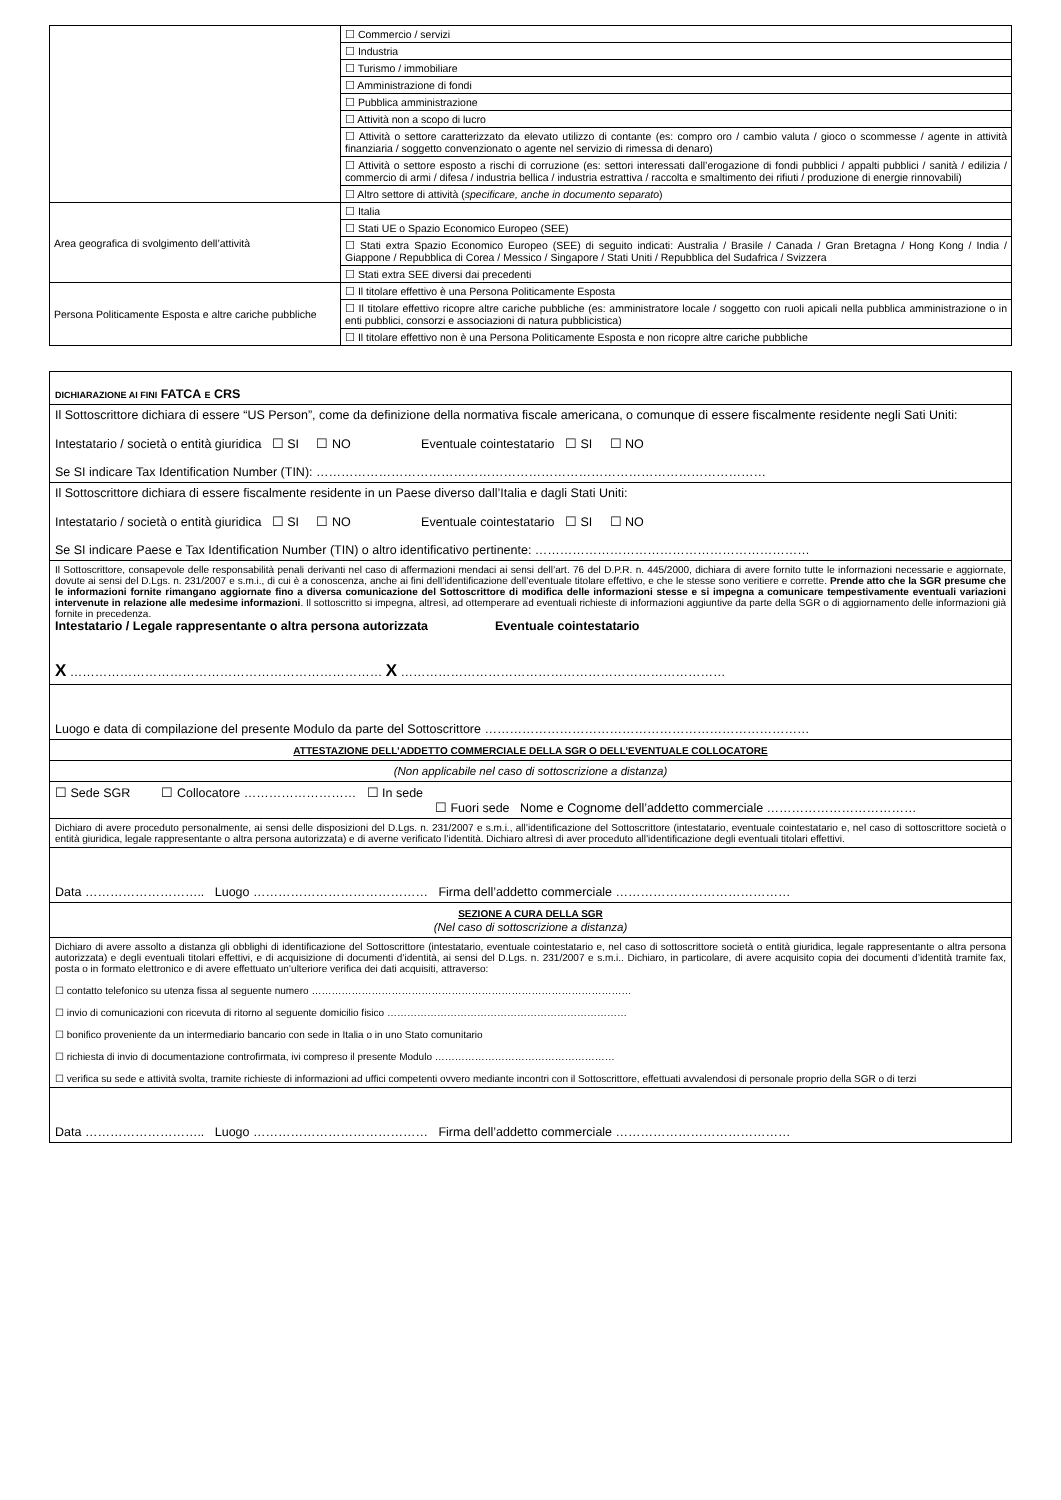| | ☐ Commercio / servizi |
| | ☐ Industria |
| | ☐ Turismo / immobiliare |
| | ☐ Amministrazione di fondi |
| | ☐ Pubblica amministrazione |
| | ☐ Attività non a scopo di lucro |
| | ☐ Attività o settore caratterizzato da elevato utilizzo di contante (es: compro oro / cambio valuta / gioco o scommesse / agente in attività finanziaria / soggetto convenzionato o agente nel servizio di rimessa di denaro) |
| | ☐ Attività o settore esposto a rischi di corruzione (es: settori interessati dall’erogazione di fondi pubblici / appalti pubblici / sanità / edilizia / commercio di armi / difesa / industria bellica / industria estrattiva / raccolta e smaltimento dei rifiuti / produzione di energie rinnovabili) |
| | ☐ Altro settore di attività ( specificare, anche in documento separato ) |
| Area geografica di svolgimento dell’attività | ☐ Italia |
| | ☐ Stati UE o Spazio Economico Europeo (SEE) |
| | ☐ Stati extra Spazio Economico Europeo (SEE) di seguito indicati: Australia / Brasile / Canada / Gran Bretagna / Hong Kong / India / Giappone / Repubblica di Corea / Messico / Singapore / Stati Uniti / Repubblica del Sudafrica / Svizzera |
| | ☐ Stati extra SEE diversi dai precedenti |
| Persona Politicamente Esposta e altre cariche pubbliche | ☐ Il titolare effettivo è una Persona Politicamente Esposta |
| | ☐ Il titolare effettivo ricopre altre cariche pubbliche (es: amministratore locale / soggetto con ruoli apicali nella pubblica amministrazione o in enti pubblici, consorzi e associazioni di natura pubblicistica) |
| | ☐ Il titolare effettivo non è una Persona Politicamente Esposta e non ricopre altre cariche pubbliche |
| DICHIARAZIONE AI FINI FATCA E CRS |
| Il Sottoscrittore dichiara di essere “US Person”, come da definizione della normativa fiscale americana, o comunque di essere fiscalmente residente negli Sati Uniti: Intestatario / società o entità giuridica ☐ SI ☐ NO Eventuale cointestatario ☐ SI ☐ NO Se SI indicare Tax Identification Number (TIN): ……………………………………………………………………………………………… |
| Il Sottoscrittore dichiara di essere fiscalmente residente in un Paese diverso dall’Italia e dagli Stati Uniti: Intestatario / società o entità giuridica ☐ SI ☐ NO Eventuale cointestatario ☐ SI ☐ NO Se SI indicare Paese e Tax Identification Number (TIN) o altro identificativo pertinente: ………………………………………………………… |
| Il Sottoscrittore, consapevole delle responsabilità penali derivanti nel caso di affermazioni mendaci ai sensi dell’art. 76 del D.P.R. n. 445/2000, dichiara di avere fornito tutte le informazioni necessarie e aggiornate, dovute ai sensi del D.Lgs. n. 231/2007 e s.m.i., di cui è a conoscenza, anche ai fini dell’identificazione dell’eventuale titolare effettivo, e che le stesse sono veritiere e corrette. Prende atto che la SGR presume che le informazioni fornite rimangano aggiornate fino a diversa comunicazione del Sottoscrittore di modifica delle informazioni stesse e si impegna a comunicare tempestivamente eventuali variazioni intervenute in relazione alle medesime informazioni . Il sottoscritto si impegna, altresì, ad ottemperare ad eventuali richieste di informazioni aggiuntive da parte della SGR o di aggiornamento delle informazioni già fornite in precedenza. Intestatario / Legale rappresentante o altra persona autorizzata Eventuale cointestatario X ………………………………………………………………… X …………………………………………………………………… |
| Luogo e data di compilazione del presente Modulo da parte del Sottoscrittore …………………………………………………………………… |
| ATTESTAZIONE DELL’ADDETTO COMMERCIALE DELLA SGR O DELL’EVENTUALE COLLOCATORE |
| (Non applicabile nel caso di sottoscrizione a distanza) |
| ☐ Sede SGR ☐ Collocatore ……………………… ☐ In sede ☐ Fuori sede Nome e Cognome dell’addetto commerciale ……………………………… |
| Dichiaro di avere proceduto personalmente, ai sensi delle disposizioni del D.Lgs. n. 231/2007 e s.m.i., all’identificazione del Sottoscrittore (intestatario, eventuale cointestatario e, nel caso di sottoscrittore società o entità giuridica, legale rappresentante o altra persona autorizzata) e di averne verificato l’identità. Dichiaro altresì di aver proceduto all’identificazione degli eventuali titolari effettivi. |
| Data ……………………….. Luogo …………………………………… Firma dell’addetto commerciale …………………………………… |
| SEZIONE A CURA DELLA SGR (Nel caso di sottoscrizione a distanza) |
| Dichiaro di avere assolto a distanza gli obblighi di identificazione del Sottoscrittore (intestatario, eventuale cointestatario e, nel caso di sottoscrittore società o entità giuridica, legale rappresentante o altra persona autorizzata) e degli eventuali titolari effettivi, e di acquisizione di documenti d’identità, ai sensi del D.Lgs. n. 231/2007 e s.m.i.. Dichiaro, in particolare, di avere acquisito copia dei documenti d’identità tramite fax, posta o in formato elettronico e di avere effettuato un’ulteriore verifica dei dati acquisiti, attraverso: ☐ contatto telefonico su utenza fissa al seguente numero …………………………………………………………………………………… ☐ invio di comunicazioni con ricevuta di ritorno al seguente domicilio fisico ……………………………………………………………… ☐ bonifico proveniente da un intermediario bancario con sede in Italia o in uno Stato comunitario ☐ richiesta di invio di documentazione controfirmata, ivi compreso il presente Modulo ……………………………………………… ☐ verifica su sede e attività svolta, tramite richieste di informazioni ad uffici competenti ovvero mediante incontri con il Sottoscrittore, effettuati avvalendosi di personale proprio della SGR o di terzi |
| Data ……………………….. Luogo …………………………………… Firma dell’addetto commerciale …………………………………… |